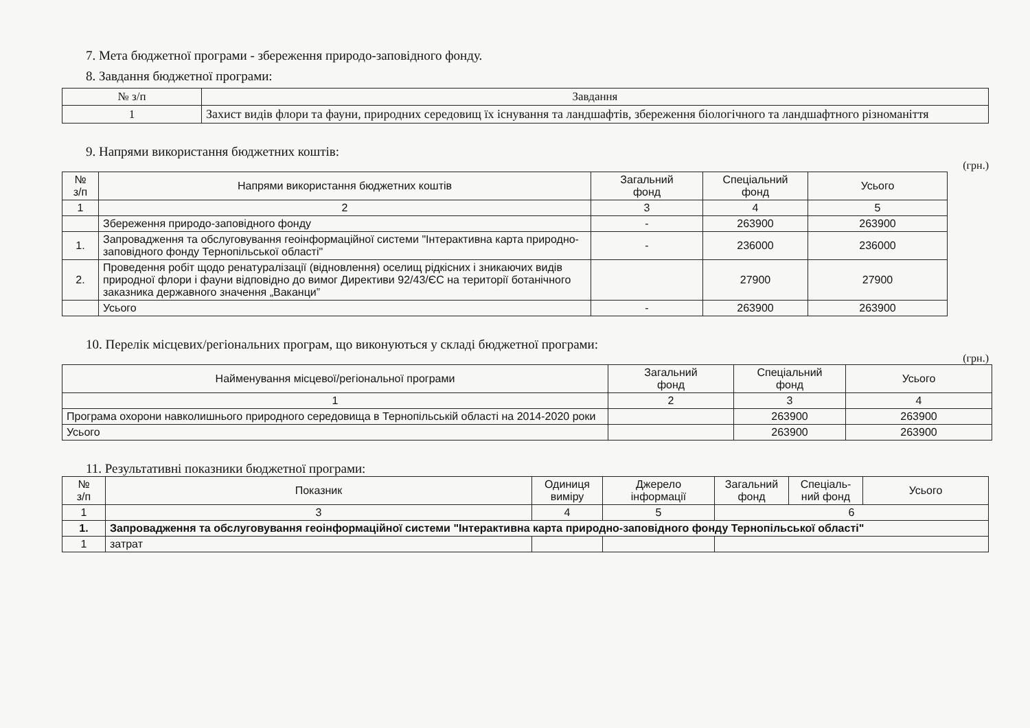7. Мета бюджетної програми - збереження природо-заповідного фонду.
8. Завдання бюджетної програми:
| № з/п | Завдання |
| --- | --- |
| 1 | Захист видів флори та фауни, природних середовищ їх існування та ландшафтів, збереження біологічного та ландшафтного різноманіття |
9. Напрями використання бюджетних коштів:
(грн.)
| № з/п | Напрями використання бюджетних коштів | Загальний фонд | Спеціальний фонд | Усього |
| --- | --- | --- | --- | --- |
| 1 | 2 | 3 | 4 | 5 |
| | Збереження природо-заповідного фонду | - | 263900 | 263900 |
| 1. | Запровадження та обслуговування геоінформаційної системи "Інтерактивна карта природно-заповідного фонду Тернопільської області" | - | 236000 | 236000 |
| 2. | Проведення робіт щодо ренатуралізації (відновлення) оселищ рідкісних і зникаючих видів природної флори і фауни відповідно до вимог Директиви 92/43/ЄС на території ботанічного заказника державного значення „Ваканци” | | 27900 | 27900 |
| | Усього | - | 263900 | 263900 |
10. Перелік місцевих/регіональних програм, що виконуються у складі бюджетної програми:
(грн.)
| Найменування місцевої/регіональної програми | Загальний фонд | Спеціальний фонд | Усього |
| --- | --- | --- | --- |
| 1 | 2 | 3 | 4 |
| Програма охорони навколишнього природного середовища в Тернопільській області на 2014-2020 роки | | 263900 | 263900 |
| Усього | | 263900 | 263900 |
11. Результативні показники бюджетної програми:
| № з/п | Показник | Одиниця виміру | Джерело інформації | Загальний фонд | Спеціаль- ний фонд | Усього |
| --- | --- | --- | --- | --- | --- | --- |
| 1 | 3 | 4 | 5 | 6 | | |
| 1. | Запровадження та обслуговування геоінформаційної системи "Інтерактивна карта природно-заповідного фонду Тернопільської області" | | | | | |
| 1 | затрат | | | | | |